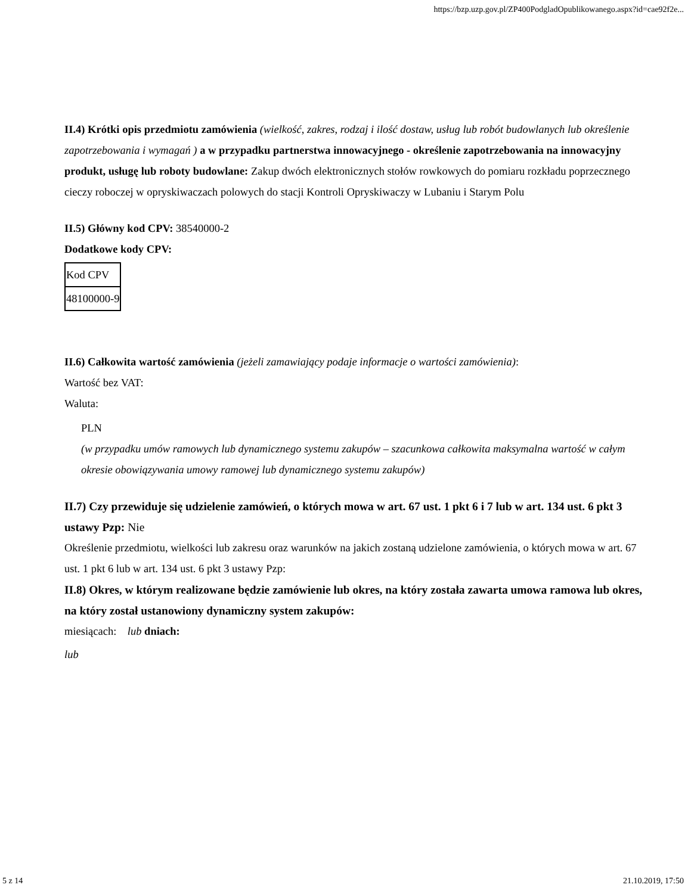https://bzp.uzp.gov.pl/ZP400PodgladOpublikowanego.aspx?id=cae92f2e...
II.4) Krótki opis przedmiotu zamówienia (wielkość, zakres, rodzaj i ilość dostaw, usług lub robót budowlanych lub określenie zapotrzebowania i wymagań ) a w przypadku partnerstwa innowacyjnego - określenie zapotrzebowania na innowacyjny produkt, usługę lub roboty budowlane: Zakup dwóch elektronicznych stołów rowkowych do pomiaru rozkładu poprzecznego cieczy roboczej w opryskiwaczach polowych do stacji Kontroli Opryskiwaczy w Lubaniu i Starym Polu
II.5) Główny kod CPV: 38540000-2
Dodatkowe kody CPV:
| Kod CPV |
| 48100000-9 |
II.6) Całkowita wartość zamówienia (jeżeli zamawiający podaje informacje o wartości zamówienia):
Wartość bez VAT:
Waluta:
PLN
(w przypadku umów ramowych lub dynamicznego systemu zakupów – szacunkowa całkowita maksymalna wartość w całym okresie obowiązywania umowy ramowej lub dynamicznego systemu zakupów)
II.7) Czy przewiduje się udzielenie zamówień, o których mowa w art. 67 ust. 1 pkt 6 i 7 lub w art. 134 ust. 6 pkt 3 ustawy Pzp: Nie
Określenie przedmiotu, wielkości lub zakresu oraz warunków na jakich zostaną udzielone zamówienia, o których mowa w art. 67 ust. 1 pkt 6 lub w art. 134 ust. 6 pkt 3 ustawy Pzp:
II.8) Okres, w którym realizowane będzie zamówienie lub okres, na który została zawarta umowa ramowa lub okres, na który został ustanowiony dynamiczny system zakupów:
miesiącach: lub dniach:
lub
5 z 14 21.10.2019, 17:50